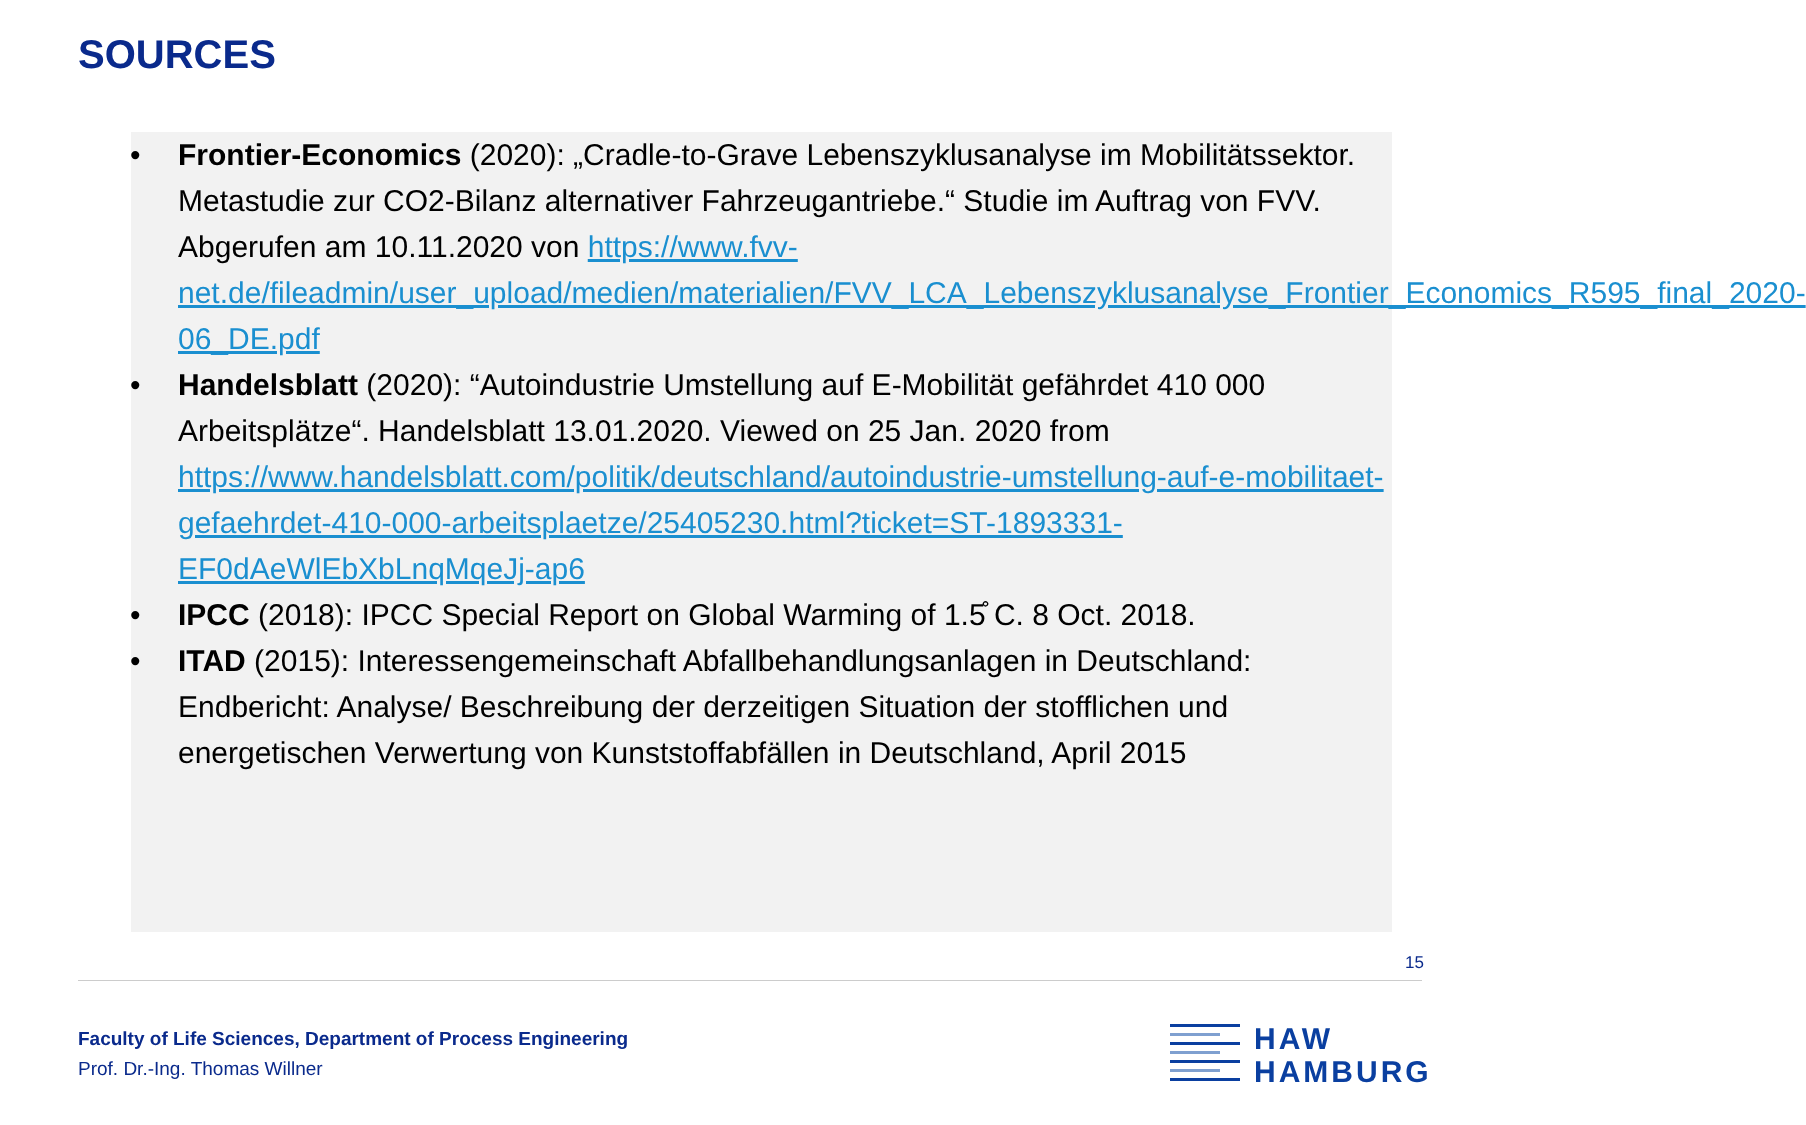SOURCES
• Frontier-Economics (2020): „Cradle-to-Grave Lebenszyklusanalyse im Mobilitätssektor. Metastudie zur CO2-Bilanz alternativer Fahrzeugantriebe.“ Studie im Auftrag von FVV. Abgerufen am 10.11.2020 von https://www.fvv-net.de/fileadmin/user_upload/medien/materialien/FVV_LCA_Lebenszyklusanalyse_Frontier_Economics_R595_final_2020-06_DE.pdf
• Handelsblatt (2020): “Autoindustrie Umstellung auf E-Mobilität gefährdet 410 000 Arbeitsplätze“. Handelsblatt 13.01.2020. Viewed on 25 Jan. 2020 from https://www.handelsblatt.com/politik/deutschland/autoindustrie-umstellung-auf-e-mobilitaet-gefaehrdet-410-000-arbeitsplaetze/25405230.html?ticket=ST-1893331-EF0dAeWlEbXbLnqMqeJj-ap6
• IPCC (2018): IPCC Special Report on Global Warming of 1.5̊ C. 8 Oct. 2018.
• ITAD (2015): Interessengemeinschaft Abfallbehandlungsanlagen in Deutschland: Endbericht: Analyse/ Beschreibung der derzeitigen Situation der stofflichen und energetischen Verwertung von Kunststoffabfällen in Deutschland, April 2015
15
Faculty of Life Sciences, Department of Process Engineering
Prof. Dr.-Ing. Thomas Willner
HAW
HAMBURG